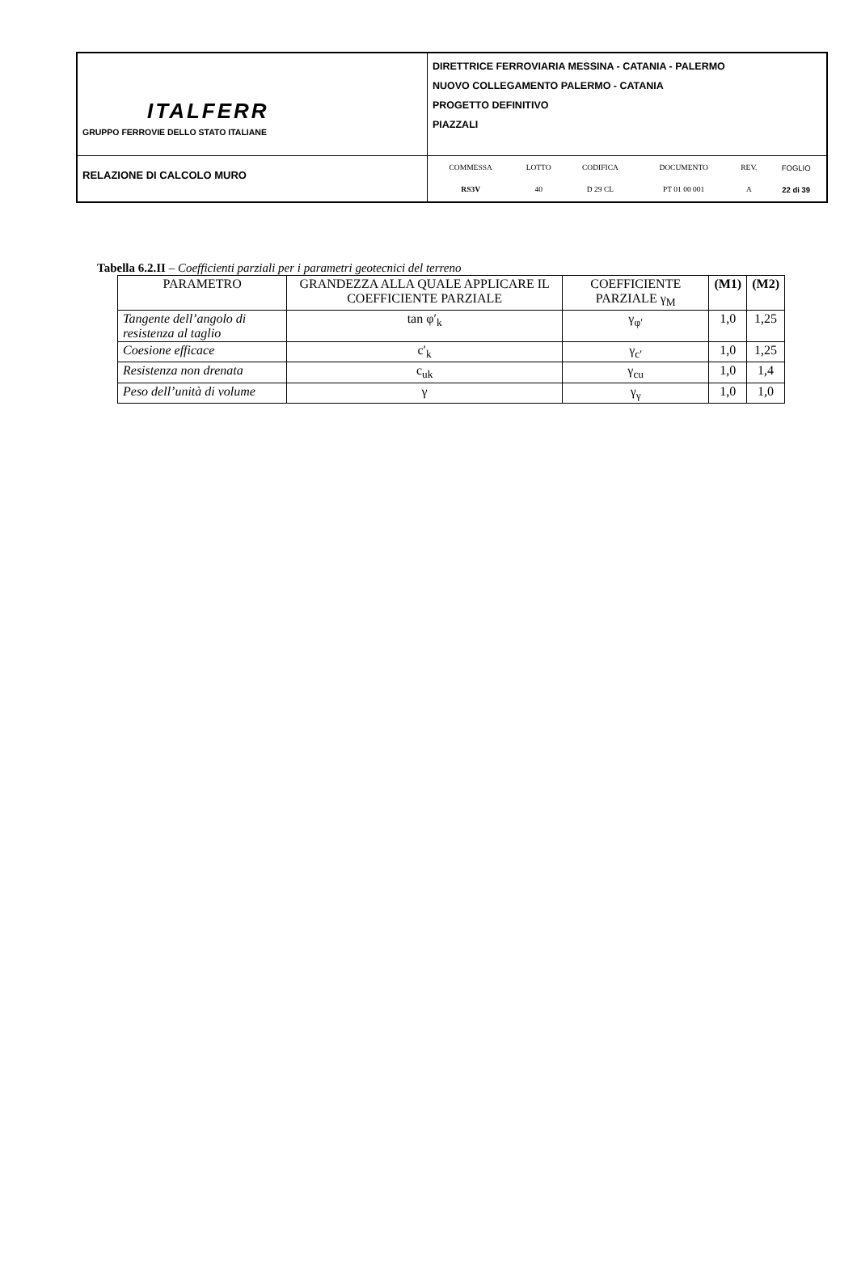| ITALFERR GRUPPO FERROVIE DELLO STATO ITALIANE | DIRETTRICE FERROVIARIA MESSINA - CATANIA - PALERMO NUOVO COLLEGAMENTO PALERMO - CATANIA PROGETTO DEFINITIVO PIAZZALI |
| RELAZIONE DI CALCOLO MURO | / COMMESSA / LOTTO / CODIFICA / DOCUMENTO / REV. / FOGLIO / / RS3V / 40 / D 29 CL / PT 01 00 001 / A / 22 di 39 / |
Tabella 6.2.II – Coefficienti parziali per i parametri geotecnici del terreno
| PARAMETRO | GRANDEZZA ALLA QUALE APPLICARE IL COEFFICIENTE PARZIALE | COEFFICIENTE PARZIALE γ<sub>M</sub> | (M1) | (M2) |
| --- | --- | --- | --- | --- |
| Tangente dell’angolo di resistenza al taglio | tan φ′<sub>k</sub> | γ<sub>φ′</sub> | 1,0 | 1,25 |
| Coesione efficace | c′<sub>k</sub> | γ<sub>c′</sub> | 1,0 | 1,25 |
| Resistenza non drenata | c<sub>uk</sub> | γ<sub>cu</sub> | 1,0 | 1,4 |
| Peso dell’unità di volume | γ | γ<sub>γ</sub> | 1,0 | 1,0 |